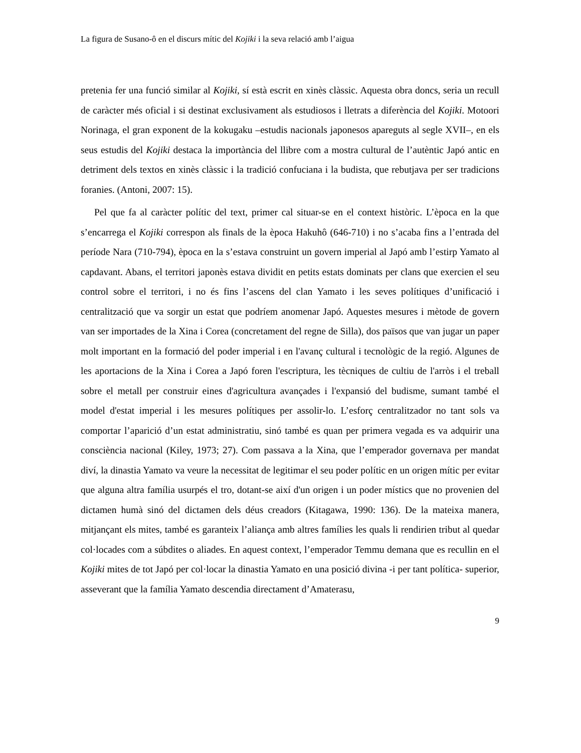La figura de Susano-ô en el discurs mític del Kojiki i la seva relació amb l’aigua
pretenia fer una funció similar al Kojiki, sí està escrit en xinès clàssic. Aquesta obra doncs, seria un recull de caràcter més oficial i si destinat exclusivament als estudiosos i lletrats a diferència del Kojiki. Motoori Norinaga, el gran exponent de la kokugaku –estudis nacionals japonesos apareguts al segle XVII–, en els seus estudis del Kojiki destaca la importància del llibre com a mostra cultural de l’autèntic Japó antic en detriment dels textos en xinès clàssic i la tradició confuciana i la budista, que rebutjava per ser tradicions foranies. (Antoni, 2007: 15).
Pel que fa al caràcter polític del text, primer cal situar-se en el context històric. L’època en la que s’encarrega el Kojiki correspon als finals de la època Hakuhô (646-710) i no s’acaba fins a l’entrada del període Nara (710-794), època en la s’estava construint un govern imperial al Japó amb l’estirp Yamato al capdavant. Abans, el territori japonès estava dividit en petits estats dominats per clans que exercien el seu control sobre el territori, i no és fins l’ascens del clan Yamato i les seves polítiques d’unificació i centralització que va sorgir un estat que podríem anomenar Japó. Aquestes mesures i mètode de govern van ser importades de la Xina i Corea (concretament del regne de Silla), dos països que van jugar un paper molt important en la formació del poder imperial i en l'avanç cultural i tecnològic de la regió. Algunes de les aportacions de la Xina i Corea a Japó foren l'escriptura, les tècniques de cultiu de l'arròs i el treball sobre el metall per construir eines d'agricultura avançades i l'expansió del budisme, sumant també el model d'estat imperial i les mesures polítiques per assolir-lo. L’esforç centralitzador no tant sols va comportar l’aparició d’un estat administratiu, sinó també es quan per primera vegada es va adquirir una consciència nacional (Kiley, 1973; 27). Com passava a la Xina, que l’emperador governava per mandat diví, la dinastia Yamato va veure la necessitat de legitimar el seu poder polític en un origen mític per evitar que alguna altra família usurpés el tro, dotant-se així d'un origen i un poder místics que no provenien del dictamen humà sinó del dictamen dels déus creadors (Kitagawa, 1990: 136). De la mateixa manera, mitjançant els mites, també es garanteix l’aliança amb altres famílies les quals li rendirien tribut al quedar col·locades com a súbdites o aliades. En aquest context, l’emperador Temmu demana que es recullin en el Kojiki mites de tot Japó per col·locar la dinastia Yamato en una posició divina -i per tant política- superior, asseverant que la família Yamato descendia directament d’Amaterasu,
9